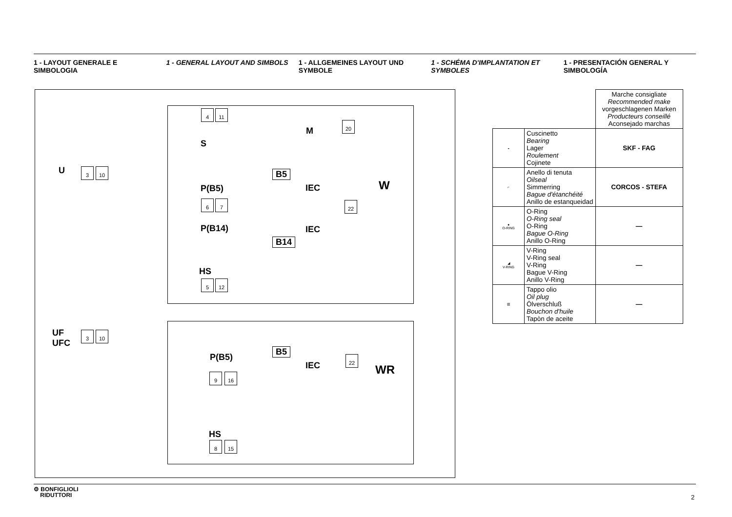1 - LAYOUT GENERALE E SIMBOLOGIA
1 - GENERAL LAYOUT AND SIMBOLS 1 - ALLGEMEINES LAYOUT UND SYMBOLE
1 - SCHÉMA D'IMPLANTATION ET SYMBOLES
1 - PRESENTACIÓN GENERAL Y SIMBOLOGÍA
U 3 10
UF
UFC
3 10
4 11
S
M
20
B5
P(B5) IEC W
6 7 22
P(B14) IEC
B14
HS
5 12
B5
P(B5)
IEC
22
WR
9 16
HS
8 15
| | | Marche consigliate Recommended make vorgeschlagenen Marken Producteurs conseillé Aconsejado marchas |
| ◒ | Cuscinetto Bearing Lager Roulement Cojinete | SKF - FAG |
| ⌐ | Anello di tenuta Oilseal Simmerring Bague d'étanchéité Anillo de estanqueidad | CORCOS - STEFA |
| ● O-RING | O-Ring O-Ring seal O-Ring Bague O-Ring Anillo O-Ring | — |
| ◢ V-RING | V-Ring V-Ring seal V-Ring Bague V-Ring Anillo V-Ring | — |
| ▥ | Tappo olio Oil plug Ölverschluß Bouchon d'huile Tapòn de aceite | — |
⚙ BONFIGLIOLI
RIDUTTORI
2